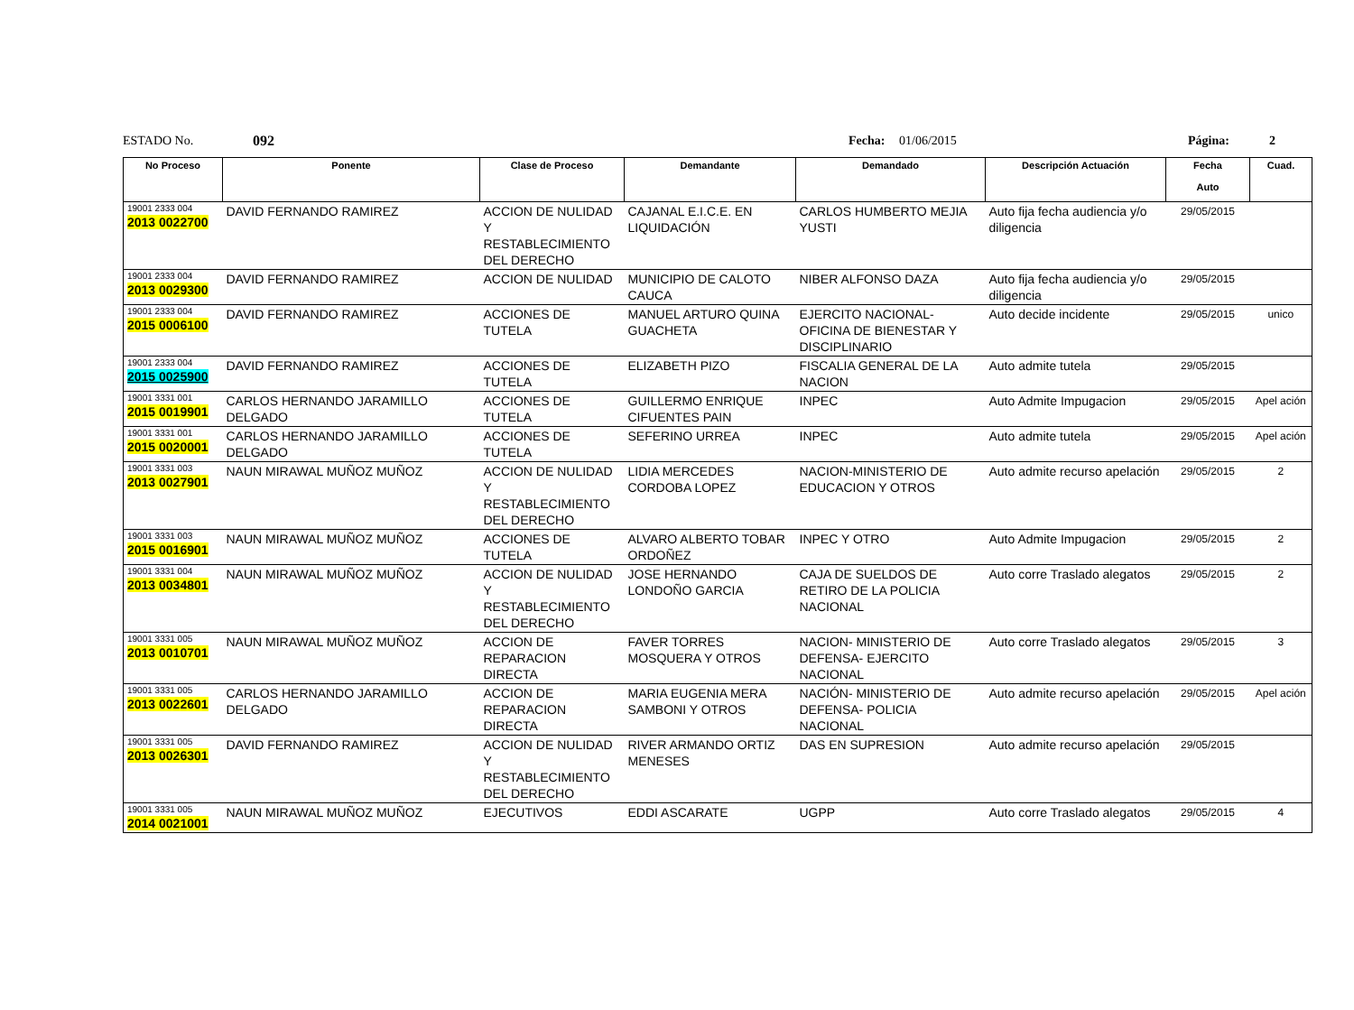ESTADO No. 092 Fecha: 01/06/2015 Página: 2
| No Proceso | Ponente | Clase de Proceso | Demandante | Demandado | Descripción Actuación | Fecha Auto | Cuad. |
| --- | --- | --- | --- | --- | --- | --- | --- |
| 19001 2333 004 2013 0022700 | DAVID FERNANDO RAMIREZ | ACCION DE NULIDAD Y RESTABLECIMIENTO DEL DERECHO | CAJANAL E.I.C.E. EN LIQUIDACIÓN | CARLOS HUMBERTO MEJIA YUSTI | Auto fija fecha audiencia y/o diligencia | 29/05/2015 | |
| 19001 2333 004 2013 0029300 | DAVID FERNANDO RAMIREZ | ACCION DE NULIDAD | MUNICIPIO DE CALOTO CAUCA | NIBER ALFONSO DAZA | Auto fija fecha audiencia y/o diligencia | 29/05/2015 | |
| 19001 2333 004 2015 0006100 | DAVID FERNANDO RAMIREZ | ACCIONES DE TUTELA | MANUEL ARTURO QUINA GUACHETA | EJERCITO NACIONAL- OFICINA DE BIENESTAR Y DISCIPLINARIO | Auto decide incidente | 29/05/2015 | unico |
| 19001 2333 004 2015 0025900 | DAVID FERNANDO RAMIREZ | ACCIONES DE TUTELA | ELIZABETH PIZO | FISCALIA GENERAL DE LA NACION | Auto admite tutela | 29/05/2015 | |
| 19001 3331 001 2015 0019901 | CARLOS HERNANDO JARAMILLO DELGADO | ACCIONES DE TUTELA | GUILLERMO ENRIQUE CIFUENTES PAIN | INPEC | Auto Admite Impugacion | 29/05/2015 | Apel ación |
| 19001 3331 001 2015 0020001 | CARLOS HERNANDO JARAMILLO DELGADO | ACCIONES DE TUTELA | SEFERINO URREA | INPEC | Auto admite tutela | 29/05/2015 | Apel ación |
| 19001 3331 003 2013 0027901 | NAUN MIRAWAL MUÑOZ MUÑOZ | ACCION DE NULIDAD Y RESTABLECIMIENTO DEL DERECHO | LIDIA MERCEDES CORDOBA LOPEZ | NACION-MINISTERIO DE EDUCACION Y OTROS | Auto admite recurso apelación | 29/05/2015 | 2 |
| 19001 3331 003 2015 0016901 | NAUN MIRAWAL MUÑOZ MUÑOZ | ACCIONES DE TUTELA | ALVARO ALBERTO TOBAR ORDOÑEZ | INPEC Y OTRO | Auto Admite Impugacion | 29/05/2015 | 2 |
| 19001 3331 004 2013 0034801 | NAUN MIRAWAL MUÑOZ MUÑOZ | ACCION DE NULIDAD Y RESTABLECIMIENTO DEL DERECHO | JOSE HERNANDO LONDOÑO GARCIA | CAJA DE SUELDOS DE RETIRO DE LA POLICIA NACIONAL | Auto corre Traslado alegatos | 29/05/2015 | 2 |
| 19001 3331 005 2013 0010701 | NAUN MIRAWAL MUÑOZ MUÑOZ | ACCION DE REPARACION DIRECTA | FAVER TORRES MOSQUERA Y OTROS | NACION- MINISTERIO DE DEFENSA- EJERCITO NACIONAL | Auto corre Traslado alegatos | 29/05/2015 | 3 |
| 19001 3331 005 2013 0022601 | CARLOS HERNANDO JARAMILLO DELGADO | ACCION DE REPARACION DIRECTA | MARIA EUGENIA MERA SAMBONI Y OTROS | NACIÓN- MINISTERIO DE DEFENSA- POLICIA NACIONAL | Auto admite recurso apelación | 29/05/2015 | Apel ación |
| 19001 3331 005 2013 0026301 | DAVID FERNANDO RAMIREZ | ACCION DE NULIDAD Y RESTABLECIMIENTO DEL DERECHO | RIVER ARMANDO ORTIZ MENESES | DAS EN SUPRESION | Auto admite recurso apelación | 29/05/2015 | |
| 19001 3331 005 2014 0021001 | NAUN MIRAWAL MUÑOZ MUÑOZ | EJECUTIVOS | EDDI ASCARATE | UGPP | Auto corre Traslado alegatos | 29/05/2015 | 4 |